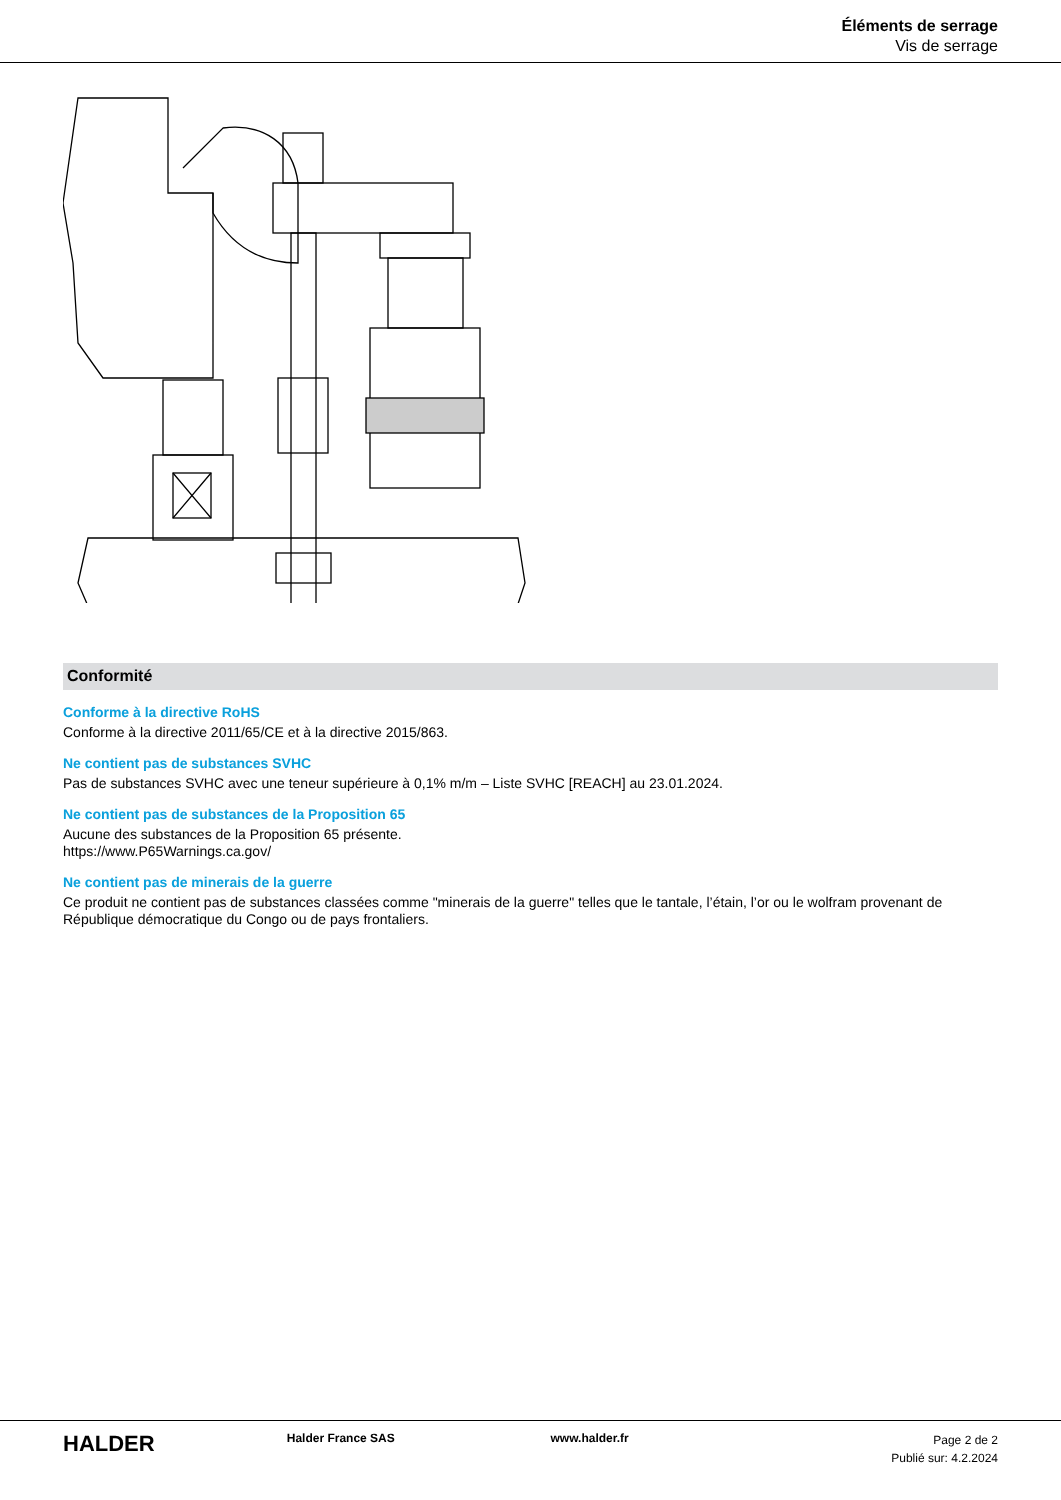Éléments de serrage
Vis de serrage
Conformité
Conforme à la directive RoHS
Conforme à la directive 2011/65/CE et à la directive 2015/863.
Ne contient pas de substances SVHC
Pas de substances SVHC avec une teneur supérieure à 0,1% m/m – Liste SVHC [REACH] au 23.01.2024.
Ne contient pas de substances de la Proposition 65
Aucune des substances de la Proposition 65 présente.
https://www.P65Warnings.ca.gov/
Ne contient pas de minerais de la guerre
Ce produit ne contient pas de substances classées comme "minerais de la guerre" telles que le tantale, l’étain, l’or ou le wolfram provenant de République démocratique du Congo ou de pays frontaliers.
HALDER
Halder France SAS www.halder.fr
Page 2 de 2
Publié sur: 4.2.2024